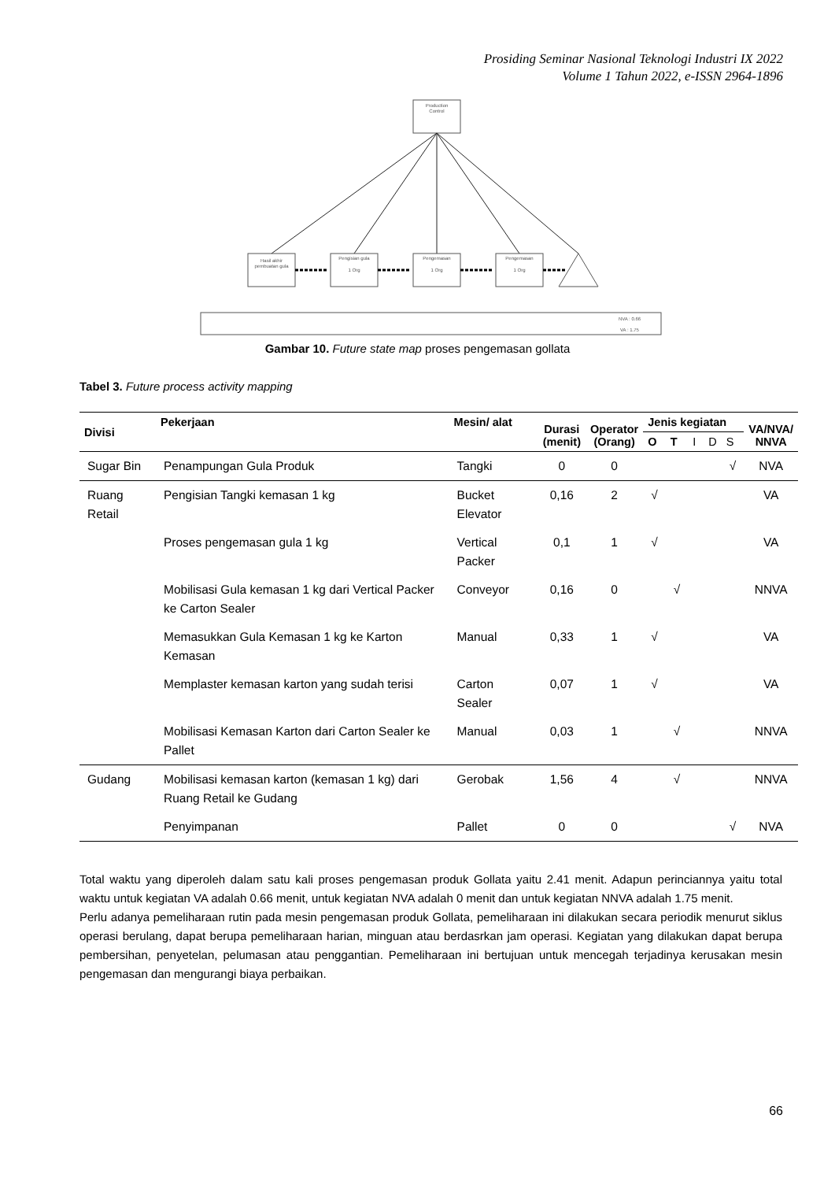Prosiding Seminar Nasional Teknologi Industri IX 2022
Volume 1 Tahun 2022, e-ISSN 2964-1896
Production
Control
Hasil akhir
pembuatan gula
Pengisian gula
1 Org
Pengemasan
1 Org
Pengemasan
1 Org
NVA : 0.66
VA : 1.75
Gambar 10. Future state map proses pengemasan gollata
Tabel 3. Future process activity mapping
| Divisi | Pekerjaan | Mesin/ alat | Durasi (menit) | Operator (Orang) | Jenis kegiatan | | | | | VA/NVA/ NNVA |
| --- | --- | --- | --- | --- | --- | --- | --- | --- | --- | --- |
| | | | | | O | T | I | D | S | |
| Sugar Bin | Penampungan Gula Produk | Tangki | 0 | 0 | | | | | √ | NVA |
| Ruang Retail | Pengisian Tangki kemasan 1 kg | Bucket Elevator | 0,16 | 2 | √ | | | | | VA |
| | Proses pengemasan gula 1 kg | Vertical Packer | 0,1 | 1 | √ | | | | | VA |
| | Mobilisasi Gula kemasan 1 kg dari Vertical Packer ke Carton Sealer | Conveyor | 0,16 | 0 | | √ | | | | NNVA |
| | Memasukkan Gula Kemasan 1 kg ke Karton Kemasan | Manual | 0,33 | 1 | √ | | | | | VA |
| | Memplaster kemasan karton yang sudah terisi | Carton Sealer | 0,07 | 1 | √ | | | | | VA |
| | Mobilisasi Kemasan Karton dari Carton Sealer ke Pallet | Manual | 0,03 | 1 | | √ | | | | NNVA |
| Gudang | Mobilisasi kemasan karton (kemasan 1 kg) dari Ruang Retail ke Gudang | Gerobak | 1,56 | 4 | | √ | | | | NNVA |
| | Penyimpanan | Pallet | 0 | 0 | | | | | √ | NVA |
Total waktu yang diperoleh dalam satu kali proses pengemasan produk Gollata yaitu 2.41 menit. Adapun perinciannya yaitu total waktu untuk kegiatan VA adalah 0.66 menit, untuk kegiatan NVA adalah 0 menit dan untuk kegiatan NNVA adalah 1.75 menit.
Perlu adanya pemeliharaan rutin pada mesin pengemasan produk Gollata, pemeliharaan ini dilakukan secara periodik menurut siklus operasi berulang, dapat berupa pemeliharaan harian, minguan atau berdasrkan jam operasi. Kegiatan yang dilakukan dapat berupa pembersihan, penyetelan, pelumasan atau penggantian. Pemeliharaan ini bertujuan untuk mencegah terjadinya kerusakan mesin pengemasan dan mengurangi biaya perbaikan.
66